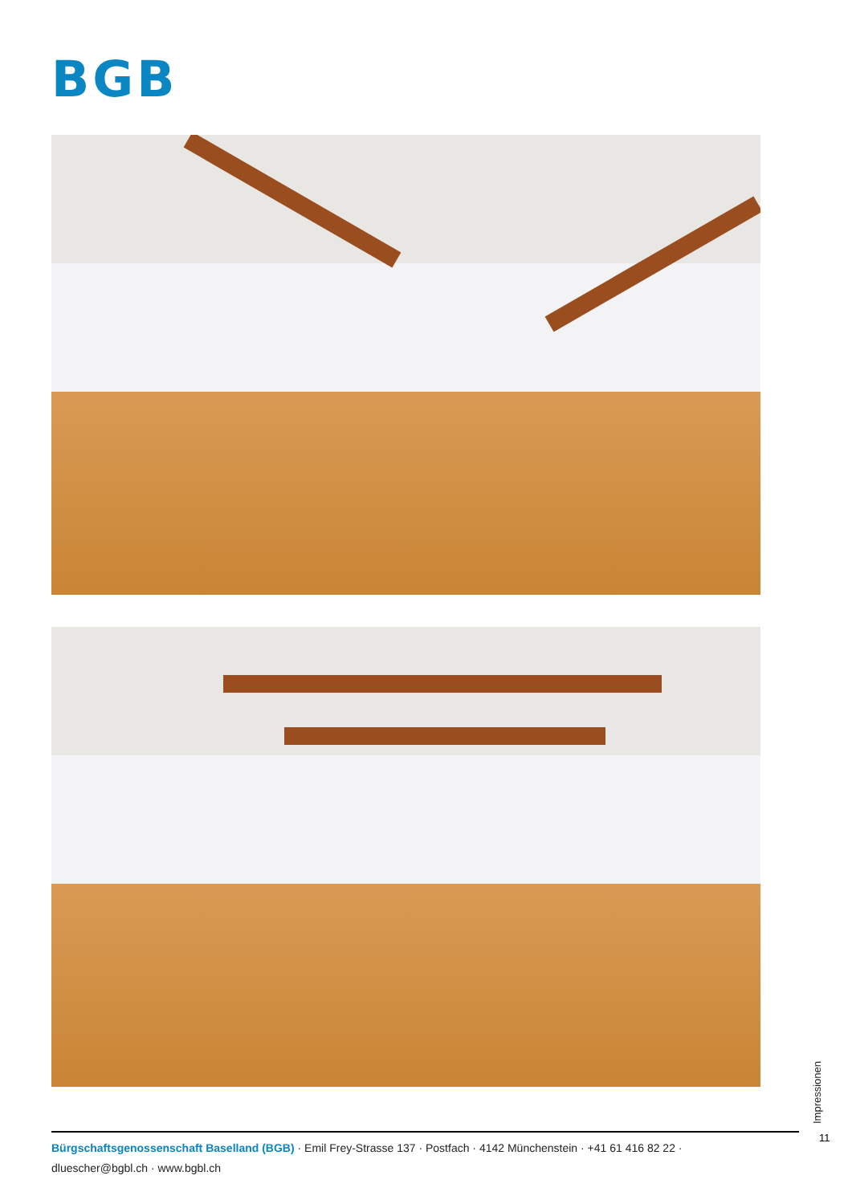BGB
Impressionen
11
Bürgschaftsgenossenschaft Baselland (BGB) · Emil Frey-Strasse 137 · Postfach · 4142 Münchenstein · +41 61 416 82 22 ·
dluescher@bgbl.ch · www.bgbl.ch